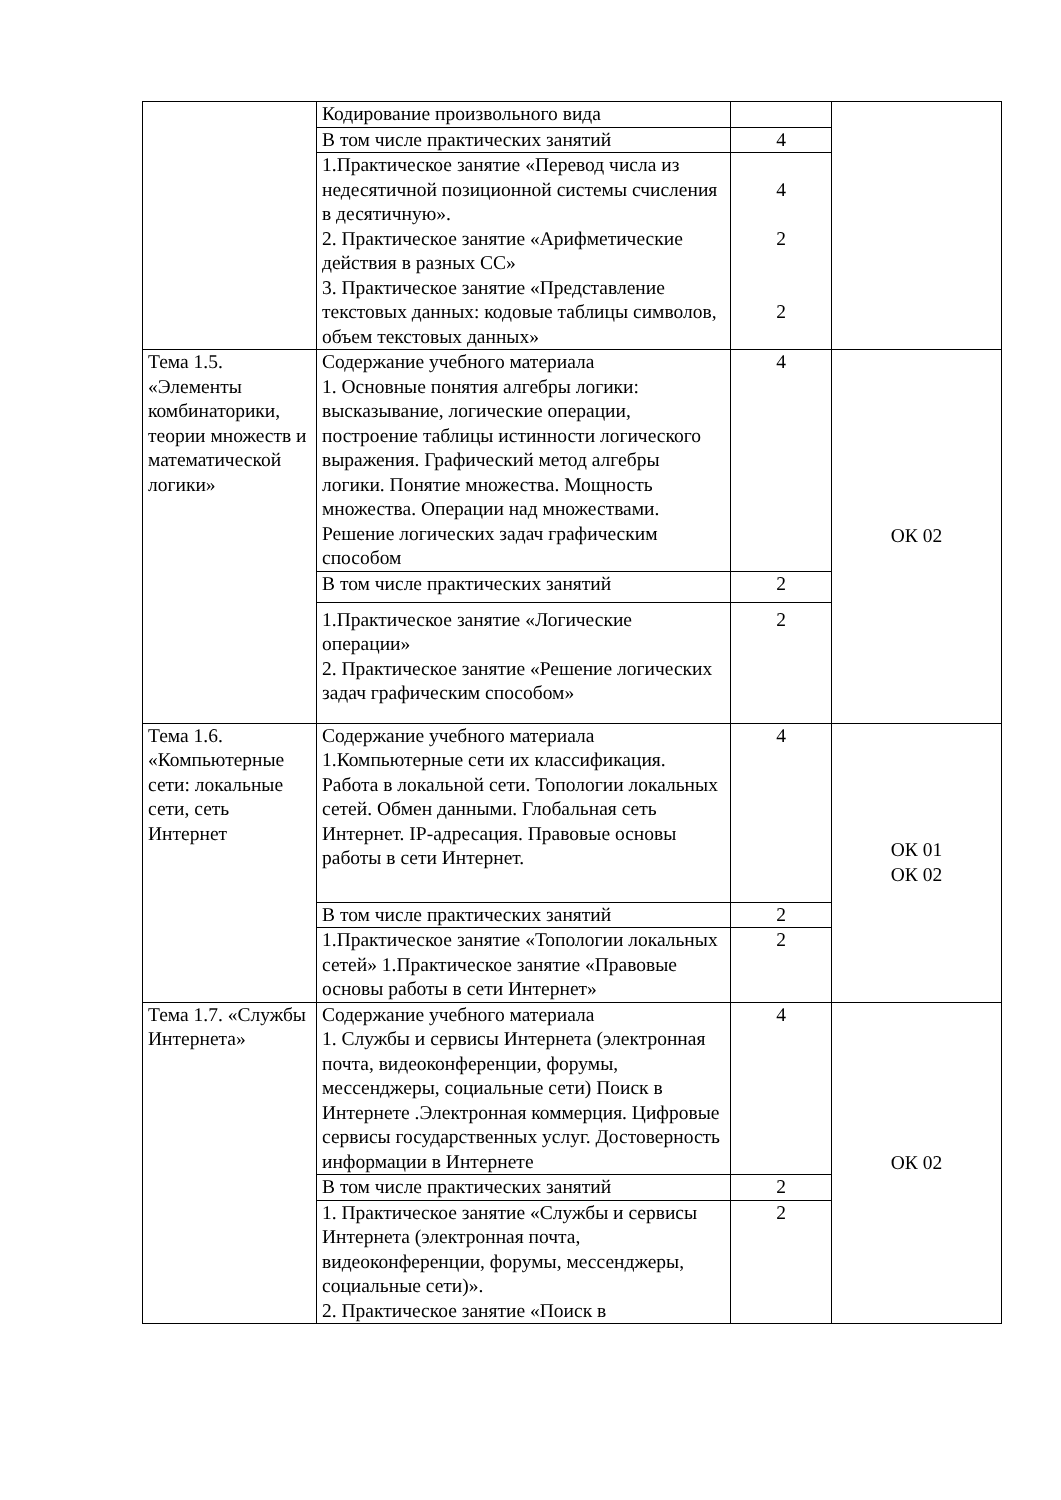| | Кодирование произвольного вида | | |
| | В том числе практических занятий | 4 | |
| | 1.Практическое занятие «Перевод числа из недесятичной позиционной системы счисления в десятичную». 2. Практическое занятие «Арифметические действия в разных СС» 3. Практическое занятие «Представление текстовых данных: кодовые таблицы символов, объем текстовых данных» | 4 2 2 | |
| Тема 1.5. «Элементы комбинаторики, теории множеств и математической логики» | Содержание учебного материала 1. Основные понятия алгебры логики: высказывание, логические операции, построение таблицы истинности логического выражения. Графический метод алгебры логики. Понятие множества. Мощность множества. Операции над множествами. Решение логических задач графическим способом | 4 | ОК 02 |
| | В том числе практических занятий | 2 | |
| | 1.Практическое занятие «Логические операции» 2. Практическое занятие «Решение логических задач графическим способом» | 2 | |
| Тема 1.6. «Компьютерные сети: локальные сети, сеть Интернет | Содержание учебного материала 1.Компьютерные сети их классификация. Работа в локальной сети. Топологии локальных сетей. Обмен данными. Глобальная сеть Интернет. IP-адресация. Правовые основы работы в сети Интернет. | 4 | ОК 01 ОК 02 |
| | В том числе практических занятий | 2 | |
| | 1.Практическое занятие «Топологии локальных сетей» 1.Практическое занятие «Правовые основы работы в сети Интернет» | 2 | |
| Тема 1.7. «Службы Интернета» | Содержание учебного материала 1. Службы и сервисы Интернета (электронная почта, видеоконференции, форумы, мессенджеры, социальные сети) Поиск в Интернете .Электронная коммерция. Цифровые сервисы государственных услуг. Достоверность информации в Интернете | 4 | ОК 02 |
| | В том числе практических занятий | 2 | |
| | 1. Практическое занятие «Службы и сервисы Интернета (электронная почта, видеоконференции, форумы, мессенджеры, социальные сети)». 2. Практическое занятие «Поиск в | 2 | |